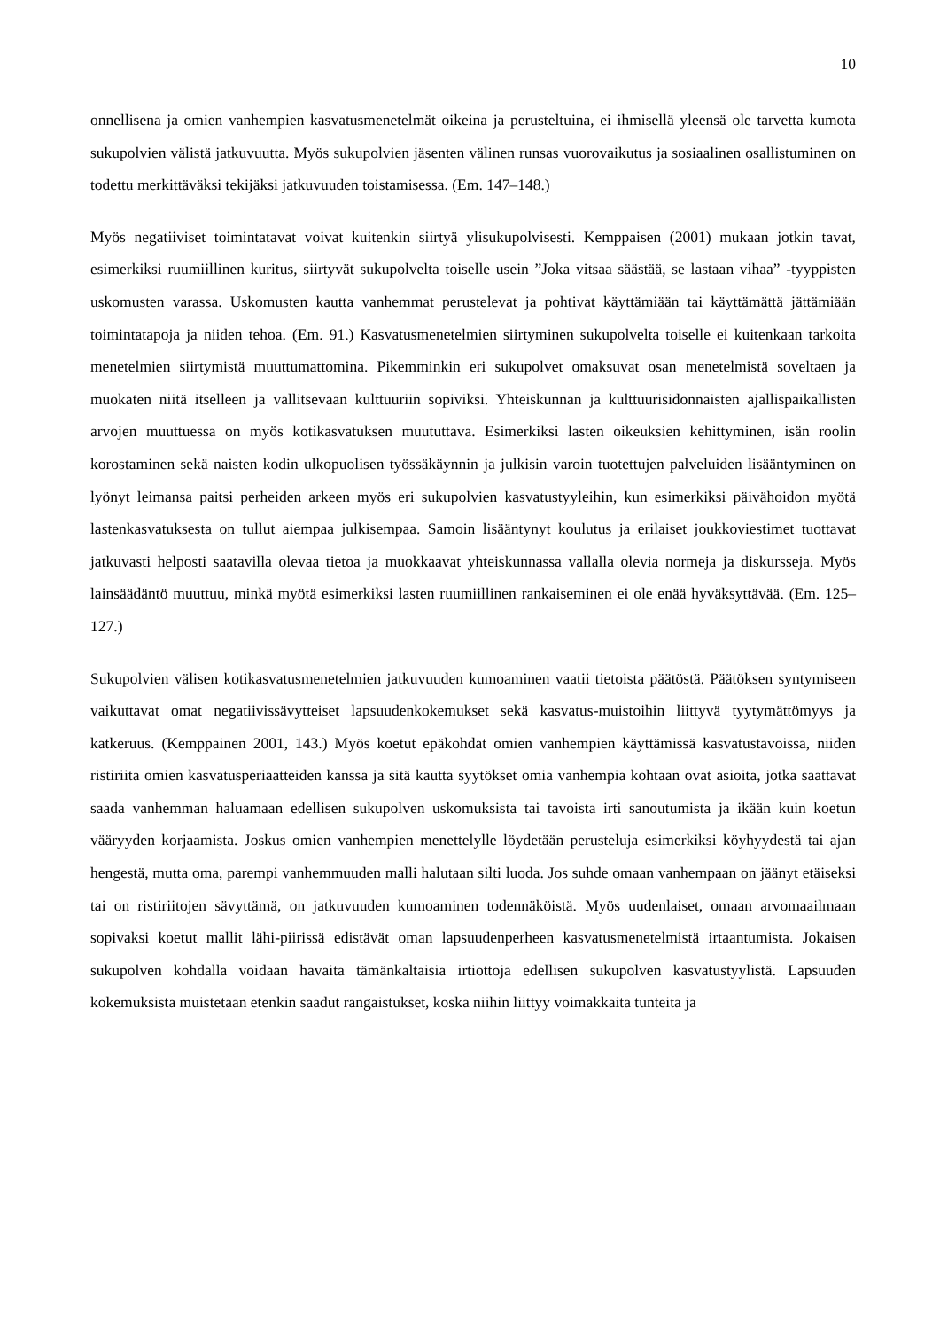10
onnellisena ja omien vanhempien kasvatusmenetelmät oikeina ja perusteltuina, ei ihmisellä yleensä ole tarvetta kumota sukupolvien välistä jatkuvuutta. Myös sukupolvien jäsenten välinen runsas vuorovaikutus ja sosiaalinen osallistuminen on todettu merkittäväksi tekijäksi jatkuvuuden toistamisessa. (Em. 147–148.)
Myös negatiiviset toimintatavat voivat kuitenkin siirtyä ylisukupolvisesti. Kemppaisen (2001) mukaan jotkin tavat, esimerkiksi ruumiillinen kuritus, siirtyvät sukupolvelta toiselle usein ”Joka vitsaa säästää, se lastaan vihaa” -tyyppisten uskomusten varassa. Uskomusten kautta vanhemmat perustelevat ja pohtivat käyttämiään tai käyttämättä jättämiään toimintatapoja ja niiden tehoa. (Em. 91.) Kasvatusmenetelmien siirtyminen sukupolvelta toiselle ei kuitenkaan tarkoita menetelmien siirtymistä muuttumattomina. Pikemminkin eri sukupolvet omaksuvat osan menetelmistä soveltaen ja muokaten niitä itselleen ja vallitsevaan kulttuuriin sopiviksi. Yhteiskunnan ja kulttuurisidonnaisten ajallispaikallisten arvojen muuttuessa on myös kotikasvatuksen muututtava. Esimerkiksi lasten oikeuksien kehittyminen, isän roolin korostaminen sekä naisten kodin ulkopuolisen työssäkäynnin ja julkisin varoin tuotettujen palveluiden lisääntyminen on lyönyt leimansa paitsi perheiden arkeen myös eri sukupolvien kasvatustyyleihin, kun esimerkiksi päivähoidon myötä lastenkasvatuksesta on tullut aiempaa julkisempaa. Samoin lisääntynyt koulutus ja erilaiset joukkoviestimet tuottavat jatkuvasti helposti saatavilla olevaa tietoa ja muokkaavat yhteiskunnassa vallalla olevia normeja ja diskursseja. Myös lainsäädäntö muuttuu, minkä myötä esimerkiksi lasten ruumiillinen rankaiseminen ei ole enää hyväksyttävää. (Em. 125–127.)
Sukupolvien välisen kotikasvatusmenetelmien jatkuvuuden kumoaminen vaatii tietoista päätöstä. Päätöksen syntymiseen vaikuttavat omat negatiivissävytteiset lapsuudenkokemukset sekä kasvatus-muistoihin liittyvä tyytymättömyys ja katkeruus. (Kemppainen 2001, 143.) Myös koetut epäkohdat omien vanhempien käyttämissä kasvatustavoissa, niiden ristiriita omien kasvatusperiaatteiden kanssa ja sitä kautta syytökset omia vanhempia kohtaan ovat asioita, jotka saattavat saada vanhemman haluamaan edellisen sukupolven uskomuksista tai tavoista irti sanoutumista ja ikään kuin koetun vääryyden korjaamista. Joskus omien vanhempien menettelylle löydetään perusteluja esimerkiksi köyhyydestä tai ajan hengestä, mutta oma, parempi vanhemmuuden malli halutaan silti luoda. Jos suhde omaan vanhempaan on jäänyt etäiseksi tai on ristiriitojen sävyttämä, on jatkuvuuden kumoaminen todennäköistä. Myös uudenlaiset, omaan arvomaailmaan sopivaksi koetut mallit lähi-piirissä edistävät oman lapsuudenperheen kasvatusmenetelmistä irtaantumista. Jokaisen sukupolven kohdalla voidaan havaita tämänkaltaisia irtiottoja edellisen sukupolven kasvatustyylistä. Lapsuuden kokemuksista muistetaan etenkin saadut rangaistukset, koska niihin liittyy voimakkaita tunteita ja